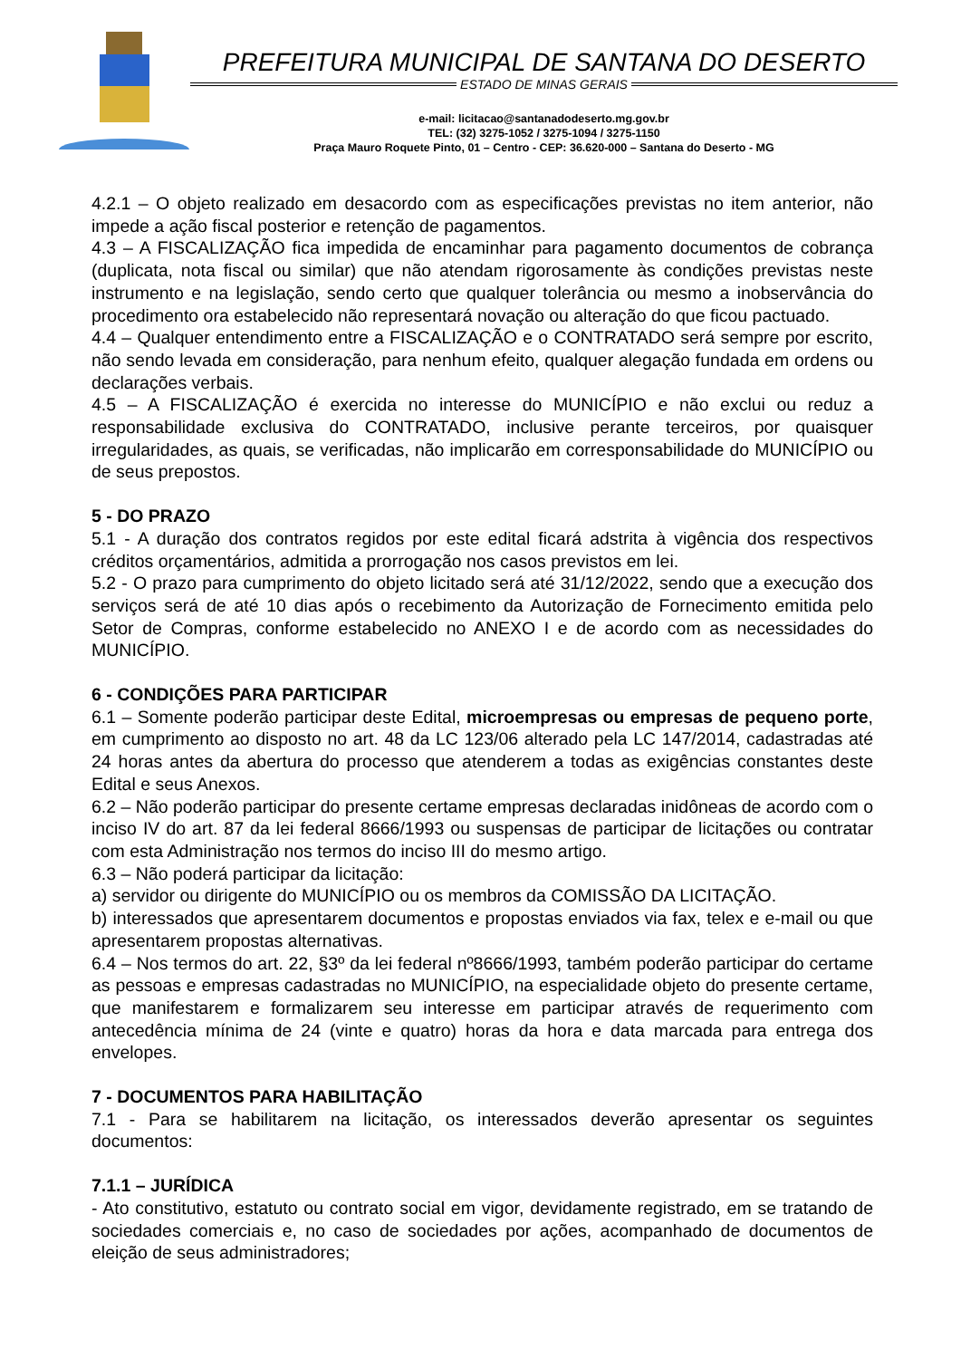PREFEITURA MUNICIPAL DE SANTANA DO DESERTO
ESTADO DE MINAS GERAIS
e-mail: licitacao@santanadodeserto.mg.gov.br
TEL: (32) 3275-1052 / 3275-1094 / 3275-1150
Praça Mauro Roquete Pinto, 01 – Centro - CEP: 36.620-000 – Santana do Deserto - MG
4.2.1 – O objeto realizado em desacordo com as especificações previstas no item anterior, não impede a ação fiscal posterior e retenção de pagamentos.
4.3 – A FISCALIZAÇÃO fica impedida de encaminhar para pagamento documentos de cobrança (duplicata, nota fiscal ou similar) que não atendam rigorosamente às condições previstas neste instrumento e na legislação, sendo certo que qualquer tolerância ou mesmo a inobservância do procedimento ora estabelecido não representará novação ou alteração do que ficou pactuado.
4.4 – Qualquer entendimento entre a FISCALIZAÇÃO e o CONTRATADO será sempre por escrito, não sendo levada em consideração, para nenhum efeito, qualquer alegação fundada em ordens ou declarações verbais.
4.5 – A FISCALIZAÇÃO é exercida no interesse do MUNICÍPIO e não exclui ou reduz a responsabilidade exclusiva do CONTRATADO, inclusive perante terceiros, por quaisquer irregularidades, as quais, se verificadas, não implicarão em corresponsabilidade do MUNICÍPIO ou de seus prepostos.
5 - DO PRAZO
5.1 - A duração dos contratos regidos por este edital ficará adstrita à vigência dos respectivos créditos orçamentários, admitida a prorrogação nos casos previstos em lei.
5.2 - O prazo para cumprimento do objeto licitado será até 31/12/2022, sendo que a execução dos serviços será de até 10 dias após o recebimento da Autorização de Fornecimento emitida pelo Setor de Compras, conforme estabelecido no ANEXO I e de acordo com as necessidades do MUNICÍPIO.
6 - CONDIÇÕES PARA PARTICIPAR
6.1 – Somente poderão participar deste Edital, microempresas ou empresas de pequeno porte, em cumprimento ao disposto no art. 48 da LC 123/06 alterado pela LC 147/2014, cadastradas até 24 horas antes da abertura do processo que atenderem a todas as exigências constantes deste Edital e seus Anexos.
6.2 – Não poderão participar do presente certame empresas declaradas inidôneas de acordo com o inciso IV do art. 87 da lei federal 8666/1993 ou suspensas de participar de licitações ou contratar com esta Administração nos termos do inciso III do mesmo artigo.
6.3 – Não poderá participar da licitação:
a) servidor ou dirigente do MUNICÍPIO ou os membros da COMISSÃO DA LICITAÇÃO.
b) interessados que apresentarem documentos e propostas enviados via fax, telex e e-mail ou que apresentarem propostas alternativas.
6.4 – Nos termos do art. 22, §3º da lei federal nº8666/1993, também poderão participar do certame as pessoas e empresas cadastradas no MUNICÍPIO, na especialidade objeto do presente certame, que manifestarem e formalizarem seu interesse em participar através de requerimento com antecedência mínima de 24 (vinte e quatro) horas da hora e data marcada para entrega dos envelopes.
7 - DOCUMENTOS PARA HABILITAÇÃO
7.1 - Para se habilitarem na licitação, os interessados deverão apresentar os seguintes documentos:
7.1.1 – JURÍDICA
- Ato constitutivo, estatuto ou contrato social em vigor, devidamente registrado, em se tratando de sociedades comerciais e, no caso de sociedades por ações, acompanhado de documentos de eleição de seus administradores;